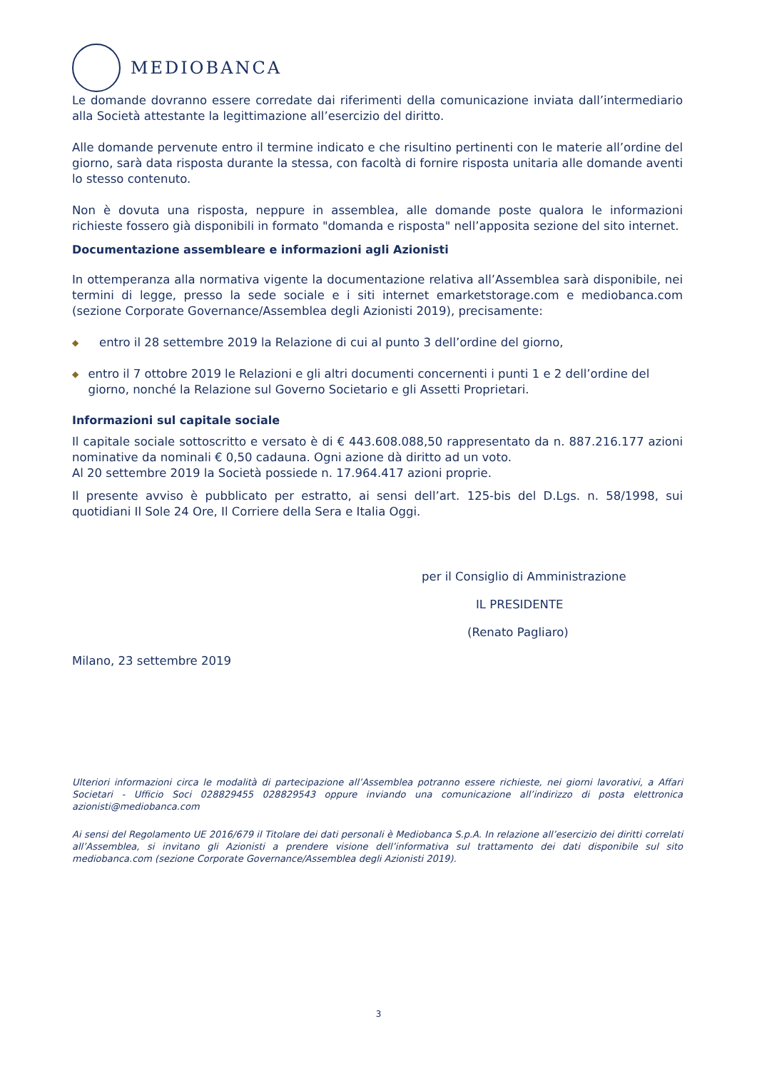MEDIOBANCA
Le domande dovranno essere corredate dai riferimenti della comunicazione inviata dall’intermediario alla Società attestante la legittimazione all’esercizio del diritto.
Alle domande pervenute entro il termine indicato e che risultino pertinenti con le materie all’ordine del giorno, sarà data risposta durante la stessa, con facoltà di fornire risposta unitaria alle domande aventi lo stesso contenuto.
Non è dovuta una risposta, neppure in assemblea, alle domande poste qualora le informazioni richieste fossero già disponibili in formato "domanda e risposta" nell’apposita sezione del sito internet.
Documentazione assembleare e informazioni agli Azionisti
In ottemperanza alla normativa vigente la documentazione relativa all’Assemblea sarà disponibile, nei termini di legge, presso la sede sociale e i siti internet emarketstorage.com e mediobanca.com (sezione Corporate Governance/Assemblea degli Azionisti 2019), precisamente:
◆ entro il 28 settembre 2019 la Relazione di cui al punto 3 dell’ordine del giorno,
◆ entro il 7 ottobre 2019 le Relazioni e gli altri documenti concernenti i punti 1 e 2 dell’ordine del giorno, nonché la Relazione sul Governo Societario e gli Assetti Proprietari.
Informazioni sul capitale sociale
Il capitale sociale sottoscritto e versato è di € 443.608.088,50 rappresentato da n. 887.216.177 azioni nominative da nominali € 0,50 cadauna. Ogni azione dà diritto ad un voto.
Al 20 settembre 2019 la Società possiede n. 17.964.417 azioni proprie.
Il presente avviso è pubblicato per estratto, ai sensi dell’art. 125-bis del D.Lgs. n. 58/1998, sui quotidiani Il Sole 24 Ore, Il Corriere della Sera e Italia Oggi.
per il Consiglio di Amministrazione
IL PRESIDENTE
(Renato Pagliaro)
Milano, 23 settembre 2019
Ulteriori informazioni circa le modalità di partecipazione all’Assemblea potranno essere richieste, nei giorni lavorativi, a Affari Societari - Ufficio Soci 028829455 028829543 oppure inviando una comunicazione all’indirizzo di posta elettronica azionisti@mediobanca.com
Ai sensi del Regolamento UE 2016/679 il Titolare dei dati personali è Mediobanca S.p.A. In relazione all’esercizio dei diritti correlati all’Assemblea, si invitano gli Azionisti a prendere visione dell’informativa sul trattamento dei dati disponibile sul sito mediobanca.com (sezione Corporate Governance/Assemblea degli Azionisti 2019).
3